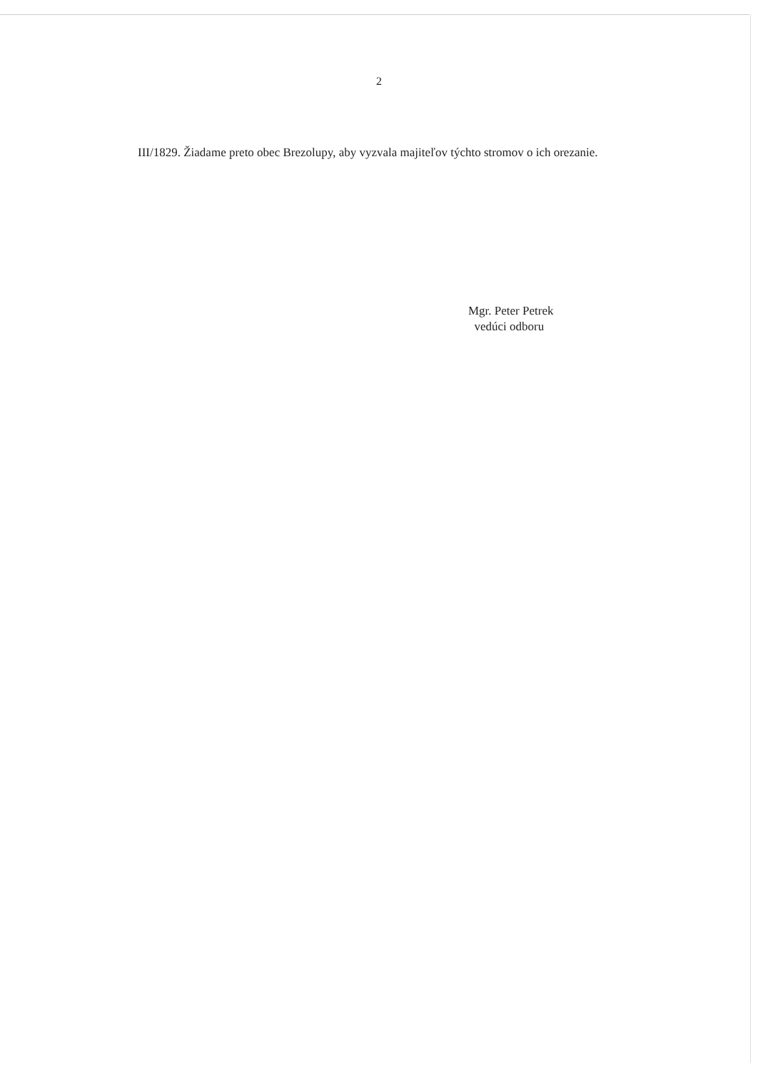2
III/1829. Žiadame preto obec Brezolupy, aby vyzvala majiteľov týchto stromov o ich orezanie.
Mgr. Peter Petrek
vedúci odboru